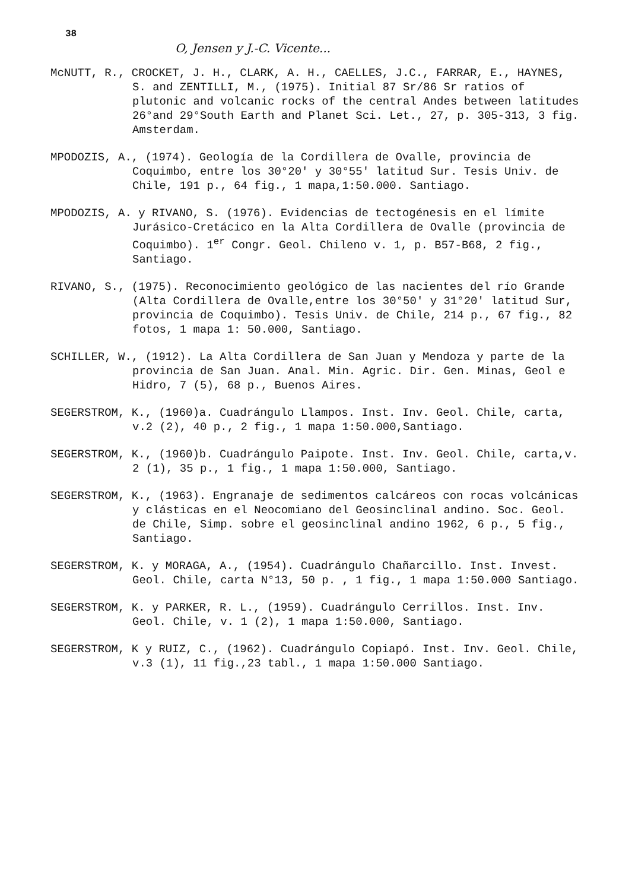38
O, Jensen y J.-C. Vicente...
McNUTT, R., CROCKET, J. H., CLARK, A. H., CAELLES, J.C., FARRAR, E., HAYNES, S. and ZENTILLI, M., (1975). Initial 87 Sr/86 Sr ratios of plutonic and volcanic rocks of the central Andes between latitudes 26°and 29°South Earth and Planet Sci. Let., 27, p. 305-313, 3 fig. Amsterdam.
MPODOZIS, A., (1974). Geología de la Cordillera de Ovalle, provincia de Coquimbo, entre los 30°20' y 30°55' latitud Sur. Tesis Univ. de Chile, 191 p., 64 fig., 1 mapa,1:50.000. Santiago.
MPODOZIS, A. y RIVANO, S. (1976). Evidencias de tectogénesis en el límite Jurásico-Cretácico en la Alta Cordillera de Ovalle (provincia de Coquimbo). 1<sup>er</sup> Congr. Geol. Chileno v. 1, p. B57-B68, 2 fig., Santiago.
RIVANO, S., (1975). Reconocimiento geológico de las nacientes del río Grande (Alta Cordillera de Ovalle,entre los 30°50' y 31°20' latitud Sur, provincia de Coquimbo). Tesis Univ. de Chile, 214 p., 67 fig., 82 fotos, 1 mapa 1: 50.000, Santiago.
SCHILLER, W., (1912). La Alta Cordillera de San Juan y Mendoza y parte de la provincia de San Juan. Anal. Min. Agric. Dir. Gen. Minas, Geol e Hidro, 7 (5), 68 p., Buenos Aires.
SEGERSTROM, K., (1960)a. Cuadrángulo Llampos. Inst. Inv. Geol. Chile, carta, v.2 (2), 40 p., 2 fig., 1 mapa 1:50.000,Santiago.
SEGERSTROM, K., (1960)b. Cuadrángulo Paipote. Inst. Inv. Geol. Chile, carta,v. 2 (1), 35 p., 1 fig., 1 mapa 1:50.000, Santiago.
SEGERSTROM, K., (1963). Engranaje de sedimentos calcáreos con rocas volcánicas y clásticas en el Neocomiano del Geosinclinal andino. Soc. Geol. de Chile, Simp. sobre el geosinclinal andino 1962, 6 p., 5 fig., Santiago.
SEGERSTROM, K. y MORAGA, A., (1954). Cuadrángulo Chañarcillo. Inst. Invest. Geol. Chile, carta N°13, 50 p. , 1 fig., 1 mapa 1:50.000 Santiago.
SEGERSTROM, K. y PARKER, R. L., (1959). Cuadrángulo Cerrillos. Inst. Inv. Geol. Chile, v. 1 (2), 1 mapa 1:50.000, Santiago.
SEGERSTROM, K y RUIZ, C., (1962). Cuadrángulo Copiapó. Inst. Inv. Geol. Chile, v.3 (1), 11 fig.,23 tabl., 1 mapa 1:50.000 Santiago.